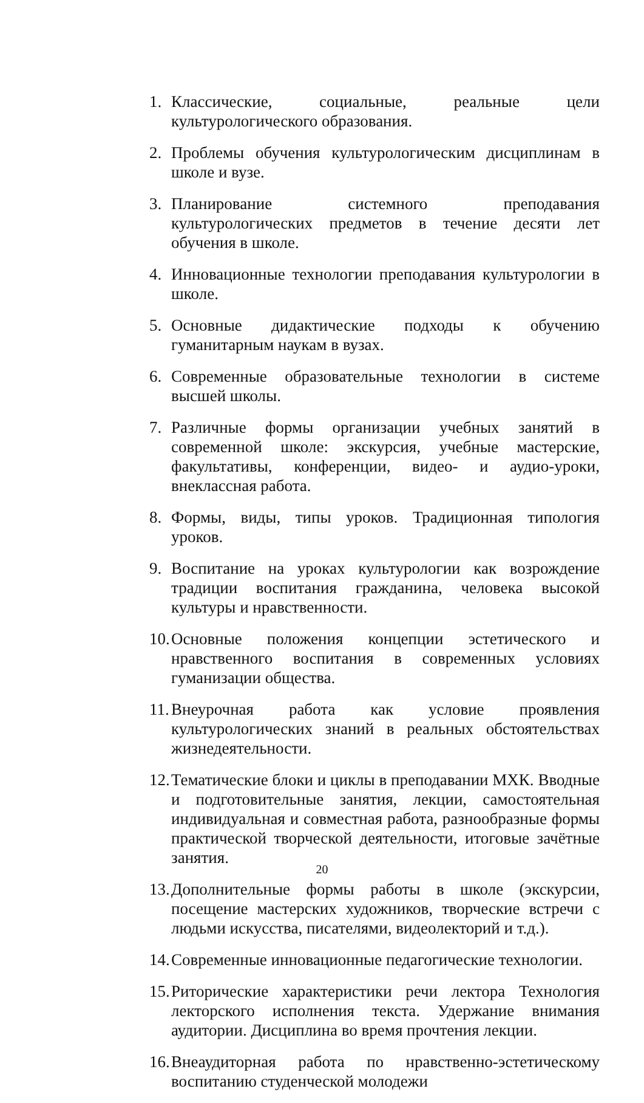1. Классические, социальные, реальные цели культурологического образования.
2. Проблемы обучения культурологическим дисциплинам в школе и вузе.
3. Планирование системного преподавания культурологических предметов в течение десяти лет обучения в школе.
4. Инновационные технологии преподавания культурологии в школе.
5. Основные дидактические подходы к обучению гуманитарным наукам в вузах.
6. Современные образовательные технологии в системе высшей школы.
7. Различные формы организации учебных занятий в современной школе: экскурсия, учебные мастерские, факультативы, конференции, видео- и аудио-уроки, внеклассная работа.
8. Формы, виды, типы уроков. Традиционная типология уроков.
9. Воспитание на уроках культурологии как возрождение традиции воспитания гражданина, человека высокой культуры и нравственности.
10. Основные положения концепции эстетического и нравственного воспитания в современных условиях гуманизации общества.
11. Внеурочная работа как условие проявления культурологических знаний в реальных обстоятельствах жизнедеятельности.
12. Тематические блоки и циклы в преподавании МХК. Вводные и подготовительные занятия, лекции, самостоятельная индивидуальная и совместная работа, разнообразные формы практической творческой деятельности, итоговые зачётные занятия.
13. Дополнительные формы работы в школе (экскурсии, посещение мастерских художников, творческие встречи с людьми искусства, писателями, видеолекторий и т.д.).
14. Современные инновационные педагогические технологии.
15. Риторические характеристики речи лектора Технология лекторского исполнения текста. Удержание внимания аудитории. Дисциплина во время прочтения лекции.
16. Внеаудиторная работа по нравственно-эстетическому воспитанию студенческой молодежи
20